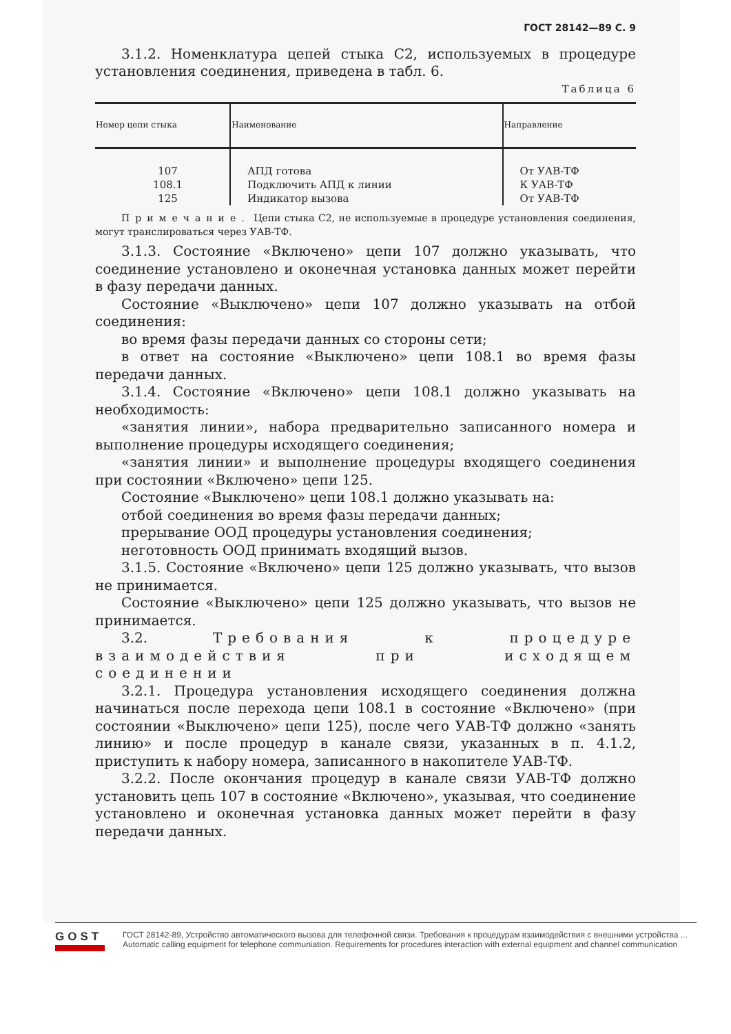ГОСТ 28142—89 С. 9
3.1.2. Номенклатура цепей стыка С2, используемых в процедуре установления соединения, приведена в табл. 6.
Таблица 6
| Номер цепи стыка | Наименование | Направление |
| --- | --- | --- |
| 107 108.1 125 | АПД готова Подключить АПД к линии Индикатор вызова | От УАВ-ТФ К УАВ-ТФ От УАВ-ТФ |
Примечание. Цепи стыка С2, не используемые в процедуре установления соединения, могут транслироваться через УАВ-ТФ.
3.1.3. Состояние «Включено» цепи 107 должно указывать, что соединение установлено и оконечная установка данных может перейти в фазу передачи данных.
Состояние «Выключено» цепи 107 должно указывать на отбой соединения:
во время фазы передачи данных со стороны сети;
в ответ на состояние «Выключено» цепи 108.1 во время фазы передачи данных.
3.1.4. Состояние «Включено» цепи 108.1 должно указывать на необходимость:
«занятия линии», набора предварительно записанного номера и выполнение процедуры исходящего соединения;
«занятия линии» и выполнение процедуры входящего соединения при состоянии «Включено» цепи 125.
Состояние «Выключено» цепи 108.1 должно указывать на:
отбой соединения во время фазы передачи данных;
прерывание ООД процедуры установления соединения;
неготовность ООД принимать входящий вызов.
3.1.5. Состояние «Включено» цепи 125 должно указывать, что вызов не принимается.
Состояние «Выключено» цепи 125 должно указывать, что вызов не принимается.
3.2. Требования к процедуре взаимодействия при исходящем соединении
3.2.1. Процедура установления исходящего соединения должна начинаться после перехода цепи 108.1 в состояние «Включено» (при состоянии «Выключено» цепи 125), после чего УАВ-ТФ должно «занять линию» и после процедур в канале связи, указанных в п. 4.1.2, приступить к набору номера, записанного в накопителе УАВ-ТФ.
3.2.2. После окончания процедур в канале связи УАВ-ТФ должно установить цепь 107 в состояние «Включено», указывая, что соединение установлено и оконечная установка данных может перейти в фазу передачи данных.
GOST
ГОСТ 28142-89, Устройство автоматического вызова для телефонной связи. Требования к процедурам взаимодействия с внешними устройства ...
Automatic calling equipment for telephone communiation. Requirements for procedures interaction with external equipment and channel communication